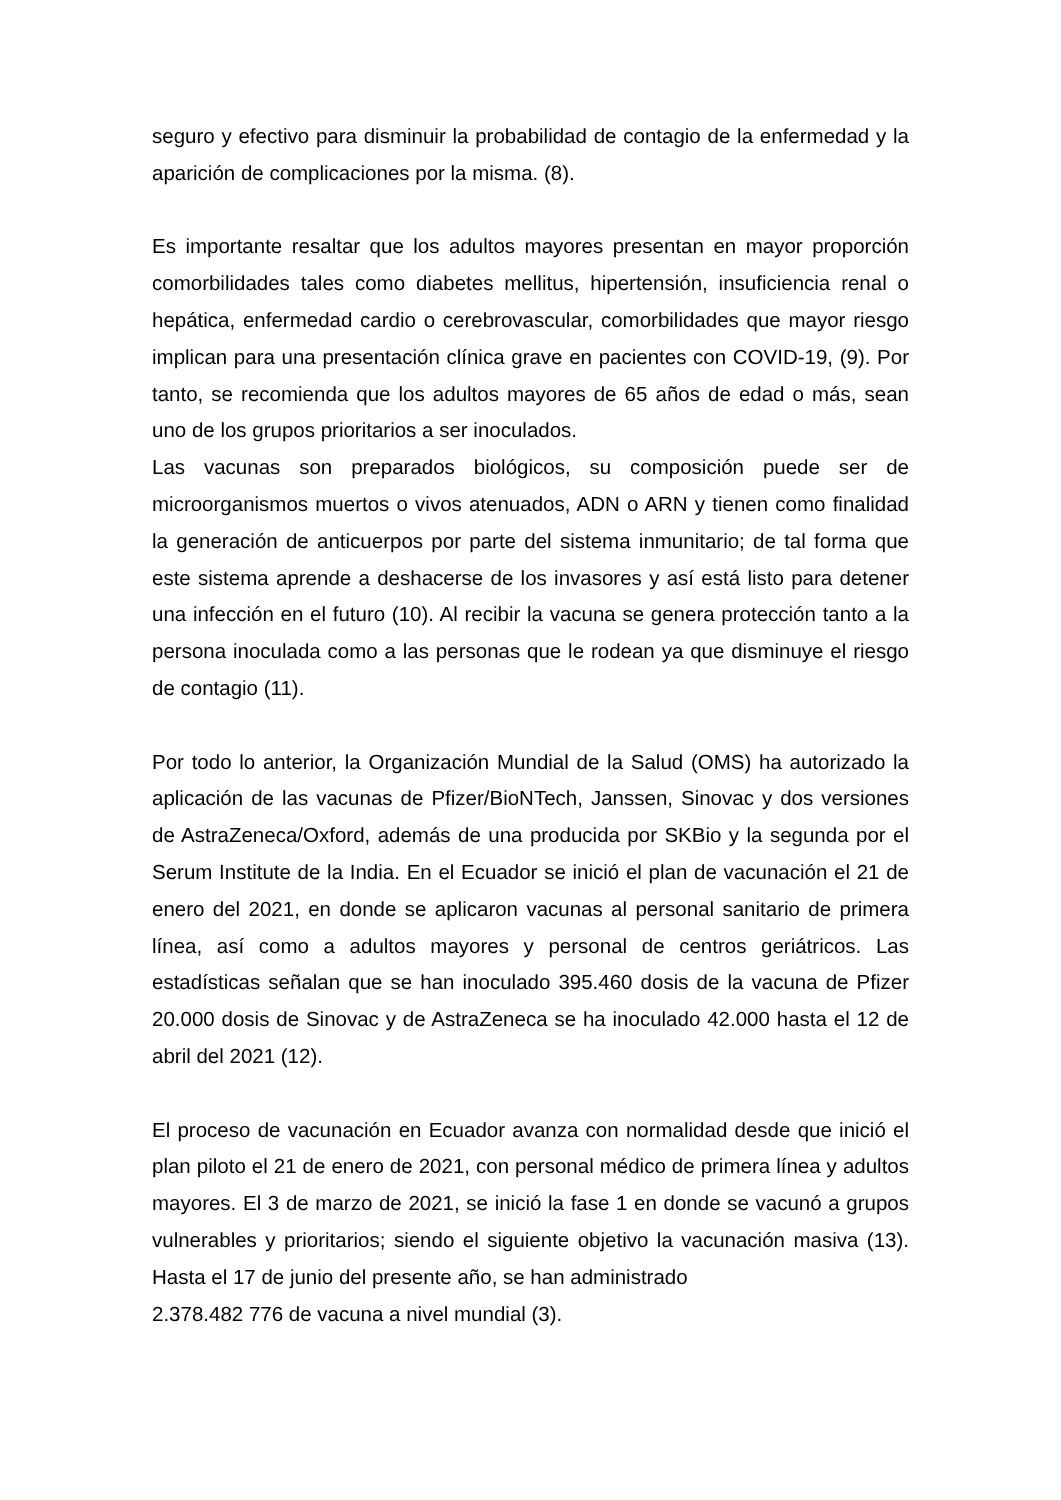seguro y efectivo para disminuir la probabilidad de contagio de la enfermedad y la aparición de complicaciones por la misma. (8).
Es importante resaltar que los adultos mayores presentan en mayor proporción comorbilidades tales como diabetes mellitus, hipertensión, insuficiencia renal o hepática, enfermedad cardio o cerebrovascular, comorbilidades que mayor riesgo implican para una presentación clínica grave en pacientes con COVID-19, (9). Por tanto, se recomienda que los adultos mayores de 65 años de edad o más, sean uno de los grupos prioritarios a ser inoculados.
Las vacunas son preparados biológicos, su composición puede ser de microorganismos muertos o vivos atenuados, ADN o ARN y tienen como finalidad la generación de anticuerpos por parte del sistema inmunitario; de tal forma que este sistema aprende a deshacerse de los invasores y así está listo para detener una infección en el futuro (10). Al recibir la vacuna se genera protección tanto a la persona inoculada como a las personas que le rodean ya que disminuye el riesgo de contagio (11).
Por todo lo anterior, la Organización Mundial de la Salud (OMS) ha autorizado la aplicación de las vacunas de Pfizer/BioNTech, Janssen, Sinovac y dos versiones de AstraZeneca/Oxford, además de una producida por SKBio y la segunda por el Serum Institute de la India. En el Ecuador se inició el plan de vacunación el 21 de enero del 2021, en donde se aplicaron vacunas al personal sanitario de primera línea, así como a adultos mayores y personal de centros geriátricos. Las estadísticas señalan que se han inoculado 395.460 dosis de la vacuna de Pfizer 20.000 dosis de Sinovac y de AstraZeneca se ha inoculado 42.000 hasta el 12 de abril del 2021 (12).
El proceso de vacunación en Ecuador avanza con normalidad desde que inició el plan piloto el 21 de enero de 2021, con personal médico de primera línea y adultos mayores. El 3 de marzo de 2021, se inició la fase 1 en donde se vacunó a grupos vulnerables y prioritarios; siendo el siguiente objetivo la vacunación masiva (13). Hasta el 17 de junio del presente año, se han administrado
2.378.482 776 de vacuna a nivel mundial (3).